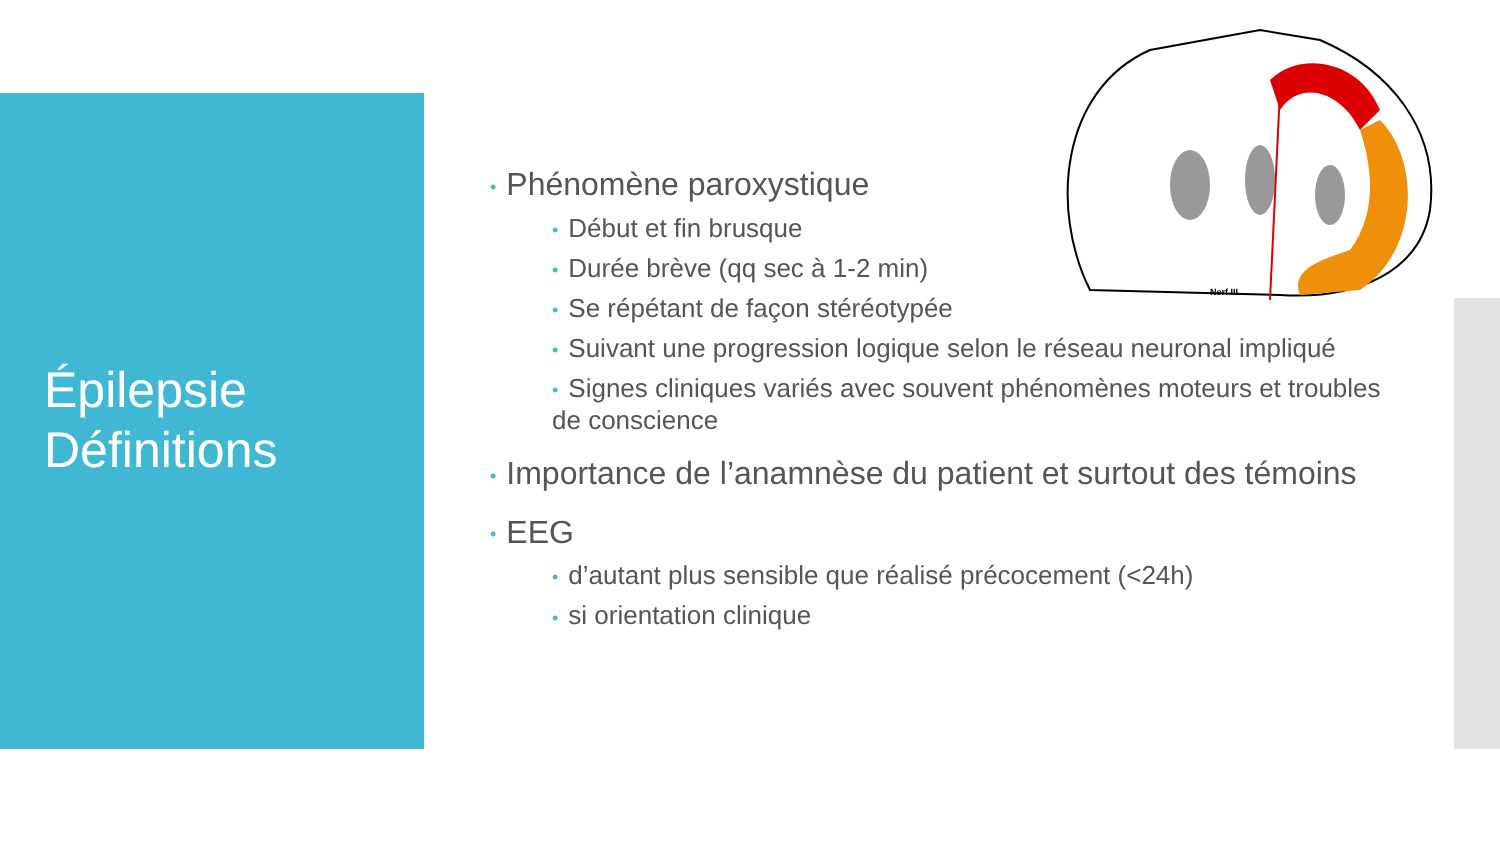Épilepsie
Définitions
Nerf III
• Phénomène paroxystique
• Début et fin brusque
• Durée brève (qq sec à 1-2 min)
• Se répétant de façon stéréotypée
• Suivant une progression logique selon le réseau neuronal impliqué
• Signes cliniques variés avec souvent phénomènes moteurs et troubles de conscience
• Importance de l’anamnèse du patient et surtout des témoins
• EEG
• d’autant plus sensible que réalisé précocement (<24h)
• si orientation clinique